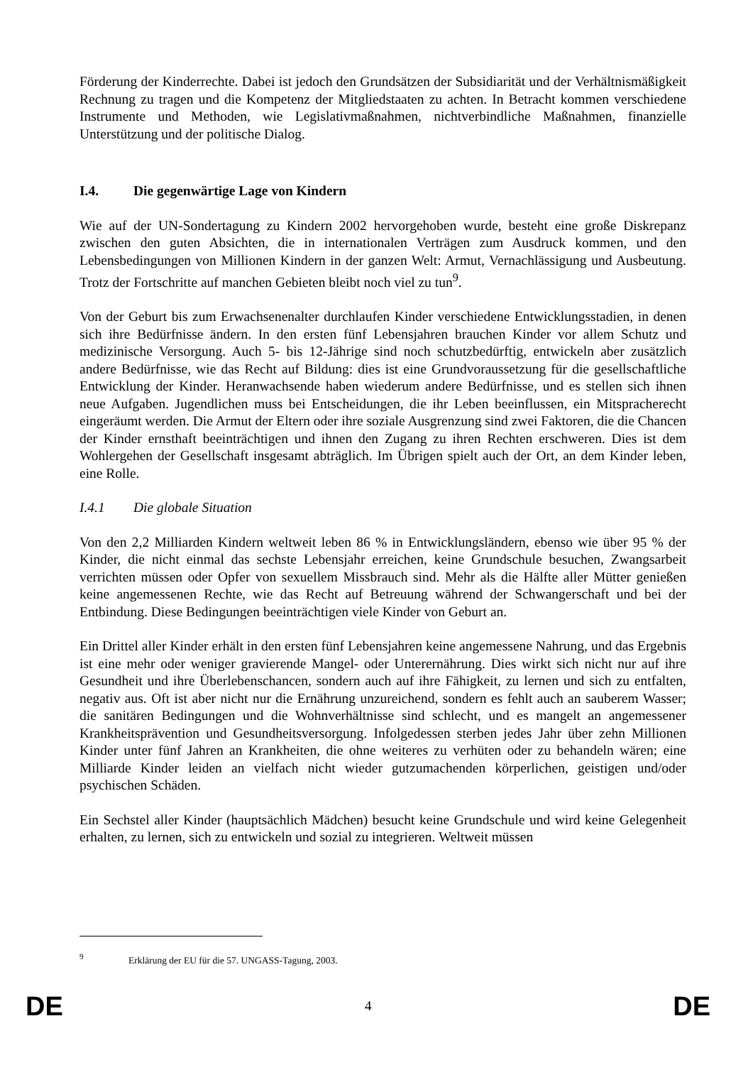Förderung der Kinderrechte. Dabei ist jedoch den Grundsätzen der Subsidiarität und der Verhältnismäßigkeit Rechnung zu tragen und die Kompetenz der Mitgliedstaaten zu achten. In Betracht kommen verschiedene Instrumente und Methoden, wie Legislativmaßnahmen, nichtverbindliche Maßnahmen, finanzielle Unterstützung und der politische Dialog.
I.4. Die gegenwärtige Lage von Kindern
Wie auf der UN-Sondertagung zu Kindern 2002 hervorgehoben wurde, besteht eine große Diskrepanz zwischen den guten Absichten, die in internationalen Verträgen zum Ausdruck kommen, und den Lebensbedingungen von Millionen Kindern in der ganzen Welt: Armut, Vernachlässigung und Ausbeutung. Trotz der Fortschritte auf manchen Gebieten bleibt noch viel zu tun<sup>9</sup>.
Von der Geburt bis zum Erwachsenenalter durchlaufen Kinder verschiedene Entwicklungsstadien, in denen sich ihre Bedürfnisse ändern. In den ersten fünf Lebensjahren brauchen Kinder vor allem Schutz und medizinische Versorgung. Auch 5- bis 12-Jährige sind noch schutzbedürftig, entwickeln aber zusätzlich andere Bedürfnisse, wie das Recht auf Bildung: dies ist eine Grundvoraussetzung für die gesellschaftliche Entwicklung der Kinder. Heranwachsende haben wiederum andere Bedürfnisse, und es stellen sich ihnen neue Aufgaben. Jugendlichen muss bei Entscheidungen, die ihr Leben beeinflussen, ein Mitspracherecht eingeräumt werden. Die Armut der Eltern oder ihre soziale Ausgrenzung sind zwei Faktoren, die die Chancen der Kinder ernsthaft beeinträchtigen und ihnen den Zugang zu ihren Rechten erschweren. Dies ist dem Wohlergehen der Gesellschaft insgesamt abträglich. Im Übrigen spielt auch der Ort, an dem Kinder leben, eine Rolle.
I.4.1 Die globale Situation
Von den 2,2 Milliarden Kindern weltweit leben 86 % in Entwicklungsländern, ebenso wie über 95 % der Kinder, die nicht einmal das sechste Lebensjahr erreichen, keine Grundschule besuchen, Zwangsarbeit verrichten müssen oder Opfer von sexuellem Missbrauch sind. Mehr als die Hälfte aller Mütter genießen keine angemessenen Rechte, wie das Recht auf Betreuung während der Schwangerschaft und bei der Entbindung. Diese Bedingungen beeinträchtigen viele Kinder von Geburt an.
Ein Drittel aller Kinder erhält in den ersten fünf Lebensjahren keine angemessene Nahrung, und das Ergebnis ist eine mehr oder weniger gravierende Mangel- oder Unterernährung. Dies wirkt sich nicht nur auf ihre Gesundheit und ihre Überlebenschancen, sondern auch auf ihre Fähigkeit, zu lernen und sich zu entfalten, negativ aus. Oft ist aber nicht nur die Ernährung unzureichend, sondern es fehlt auch an sauberem Wasser; die sanitären Bedingungen und die Wohnverhältnisse sind schlecht, und es mangelt an angemessener Krankheitsprävention und Gesundheitsversorgung. Infolgedessen sterben jedes Jahr über zehn Millionen Kinder unter fünf Jahren an Krankheiten, die ohne weiteres zu verhüten oder zu behandeln wären; eine Milliarde Kinder leiden an vielfach nicht wieder gutzumachenden körperlichen, geistigen und/oder psychischen Schäden.
Ein Sechstel aller Kinder (hauptsächlich Mädchen) besucht keine Grundschule und wird keine Gelegenheit erhalten, zu lernen, sich zu entwickeln und sozial zu integrieren. Weltweit müssen
<sup>9</sup> Erklärung der EU für die 57. UNGASS-Tagung, 2003.
DE 4 DE